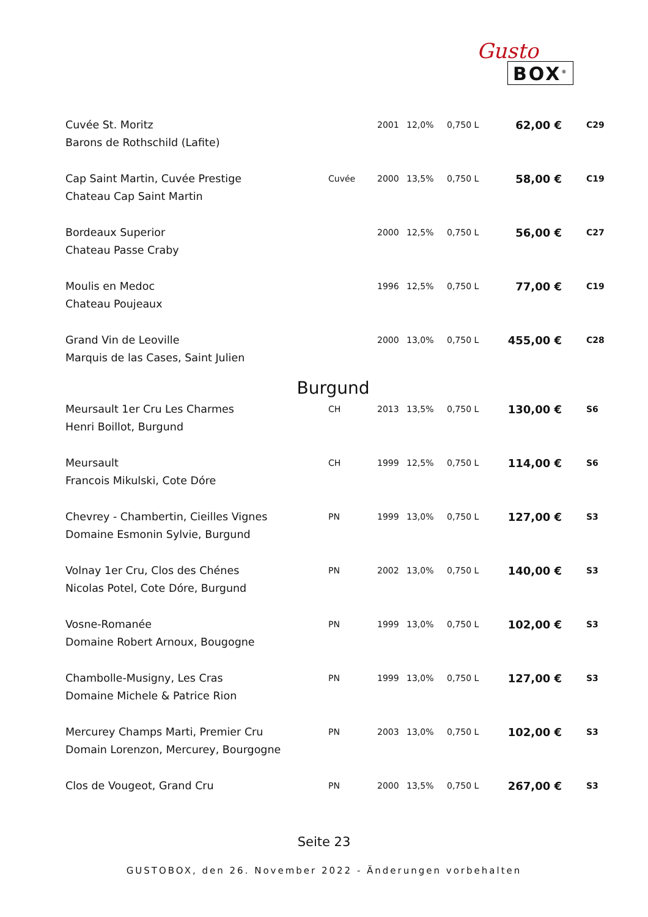Gusto
BOX<sup>®</sup>
| Cuvée St. Moritz Barons de Rothschild (Lafite) | | 2001 | 12,0% | 0,750 L | 62,00 € | C29 |
| Cap Saint Martin, Cuvée Prestige Chateau Cap Saint Martin | Cuvée | 2000 | 13,5% | 0,750 L | 58,00 € | C19 |
| Bordeaux Superior Chateau Passe Craby | | 2000 | 12,5% | 0,750 L | 56,00 € | C27 |
| Moulis en Medoc Chateau Poujeaux | | 1996 | 12,5% | 0,750 L | 77,00 € | C19 |
| Grand Vin de Leoville Marquis de las Cases, Saint Julien | | 2000 | 13,0% | 0,750 L | 455,00 € | C28 |
| Burgund | | | | | | |
| Meursault 1er Cru Les Charmes Henri Boillot, Burgund | CH | 2013 | 13,5% | 0,750 L | 130,00 € | S6 |
| Meursault Francois Mikulski, Cote Dóre | CH | 1999 | 12,5% | 0,750 L | 114,00 € | S6 |
| Chevrey - Chambertin, Cieilles Vignes Domaine Esmonin Sylvie, Burgund | PN | 1999 | 13,0% | 0,750 L | 127,00 € | S3 |
| Volnay 1er Cru, Clos des Chénes Nicolas Potel, Cote Dóre, Burgund | PN | 2002 | 13,0% | 0,750 L | 140,00 € | S3 |
| Vosne-Romanée Domaine Robert Arnoux, Bougogne | PN | 1999 | 13,0% | 0,750 L | 102,00 € | S3 |
| Chambolle-Musigny, Les Cras Domaine Michele & Patrice Rion | PN | 1999 | 13,0% | 0,750 L | 127,00 € | S3 |
| Mercurey Champs Marti, Premier Cru Domain Lorenzon, Mercurey, Bourgogne | PN | 2003 | 13,0% | 0,750 L | 102,00 € | S3 |
| Clos de Vougeot, Grand Cru | PN | 2000 | 13,5% | 0,750 L | 267,00 € | S3 |
Seite 23
GUSTOBOX, den 26. November 2022 - Änderungen vorbehalten